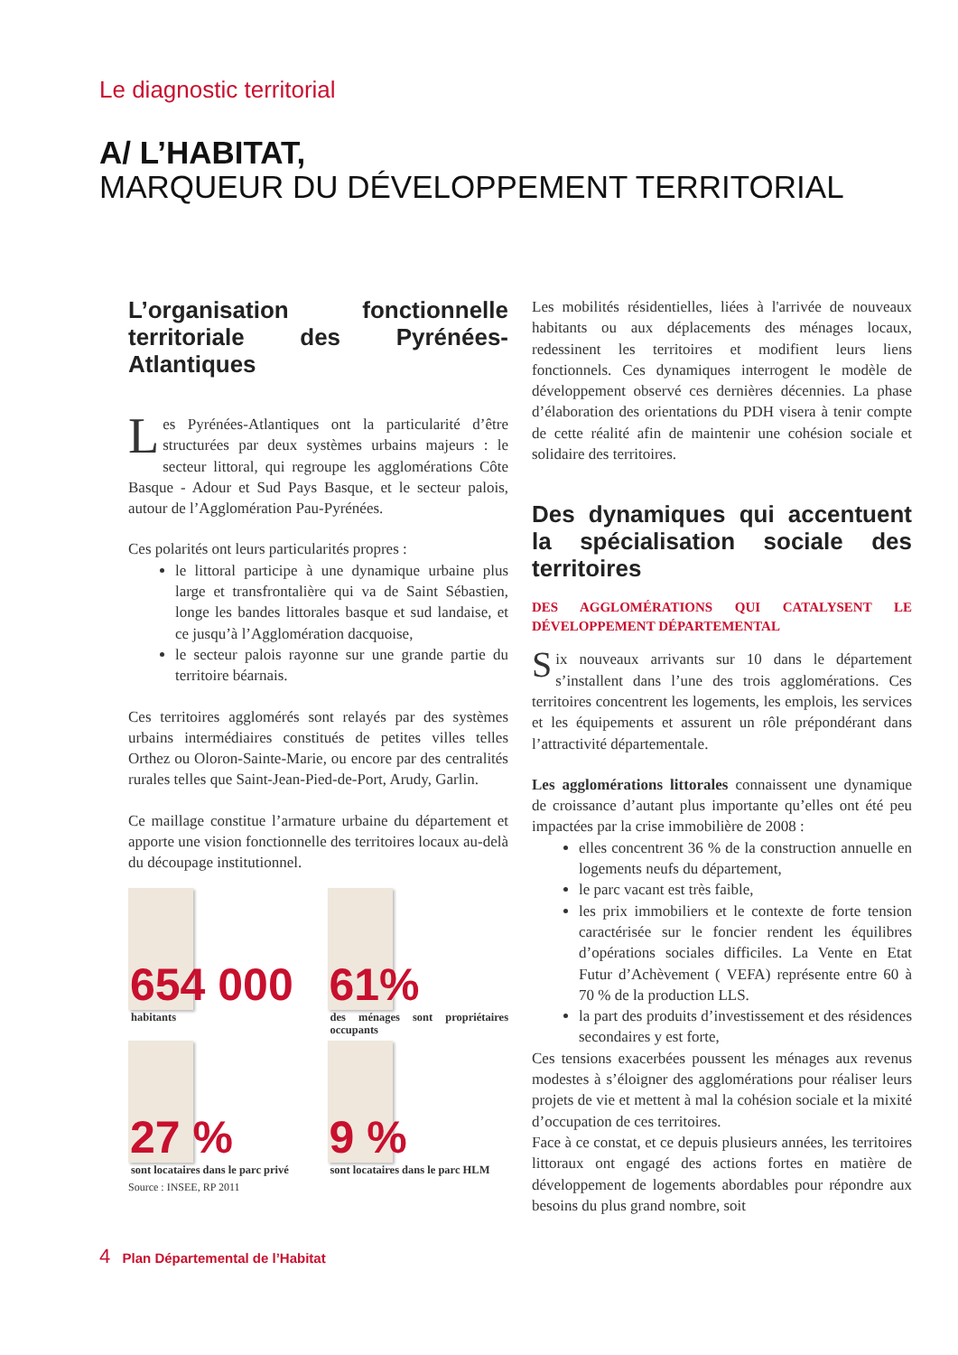Le diagnostic territorial
A/ L’HABITAT,
MARQUEUR DU DÉVELOPPEMENT TERRITORIAL
L’organisation fonctionnelle territoriale des Pyrénées-Atlantiques
Les Pyrénées-Atlantiques ont la particularité d’être structurées par deux systèmes urbains majeurs : le secteur littoral, qui regroupe les agglomérations Côte Basque - Adour et Sud Pays Basque, et le secteur palois, autour de l’Agglomération Pau-Pyrénées.
Ces polarités ont leurs particularités propres :
le littoral participe à une dynamique urbaine plus large et transfrontalière qui va de Saint Sébastien, longe les bandes littorales basque et sud landaise, et ce jusqu’à l’Agglomération dacquoise,
le secteur palois rayonne sur une grande partie du territoire béarnais.
Ces territoires agglomérés sont relayés par des systèmes urbains intermédiaires constitués de petites villes telles Orthez ou Oloron-Sainte-Marie, ou encore par des centralités rurales telles que Saint-Jean-Pied-de-Port, Arudy, Garlin.
Ce maillage constitue l’armature urbaine du département et apporte une vision fonctionnelle des territoires locaux au-delà du découpage institutionnel.
654 000
habitants
61%
des ménages sont propriétaires occupants
27 %
sont locataires dans le parc privé
9 %
sont locataires dans le parc HLM
Source : INSEE, RP 2011
Les mobilités résidentielles, liées à l'arrivée de nouveaux habitants ou aux déplacements des ménages locaux, redessinent les territoires et modifient leurs liens fonctionnels. Ces dynamiques interrogent le modèle de développement observé ces dernières décennies. La phase d’élaboration des orientations du PDH visera à tenir compte de cette réalité afin de maintenir une cohésion sociale et solidaire des territoires.
Des dynamiques qui accentuent la spécialisation sociale des territoires
DES AGGLOMÉRATIONS QUI CATALYSENT LE DÉVELOPPEMENT DÉPARTEMENTAL
Six nouveaux arrivants sur 10 dans le département s’installent dans l’une des trois agglomérations. Ces territoires concentrent les logements, les emplois, les services et les équipements et assurent un rôle prépondérant dans l’attractivité départementale.
Les agglomérations littorales connaissent une dynamique de croissance d’autant plus importante qu’elles ont été peu impactées par la crise immobilière de 2008 :
elles concentrent 36 % de la construction annuelle en logements neufs du département,
le parc vacant est très faible,
les prix immobiliers et le contexte de forte tension caractérisée sur le foncier rendent les équilibres d’opérations sociales difficiles. La Vente en Etat Futur d’Achèvement ( VEFA) représente entre 60 à 70 % de la production LLS.
la part des produits d’investissement et des résidences secondaires y est forte,
Ces tensions exacerbées poussent les ménages aux revenus modestes à s’éloigner des agglomérations pour réaliser leurs projets de vie et mettent à mal la cohésion sociale et la mixité d’occupation de ces territoires.
Face à ce constat, et ce depuis plusieurs années, les territoires littoraux ont engagé des actions fortes en matière de développement de logements abordables pour répondre aux besoins du plus grand nombre, soit
4 Plan Départemental de l’Habitat